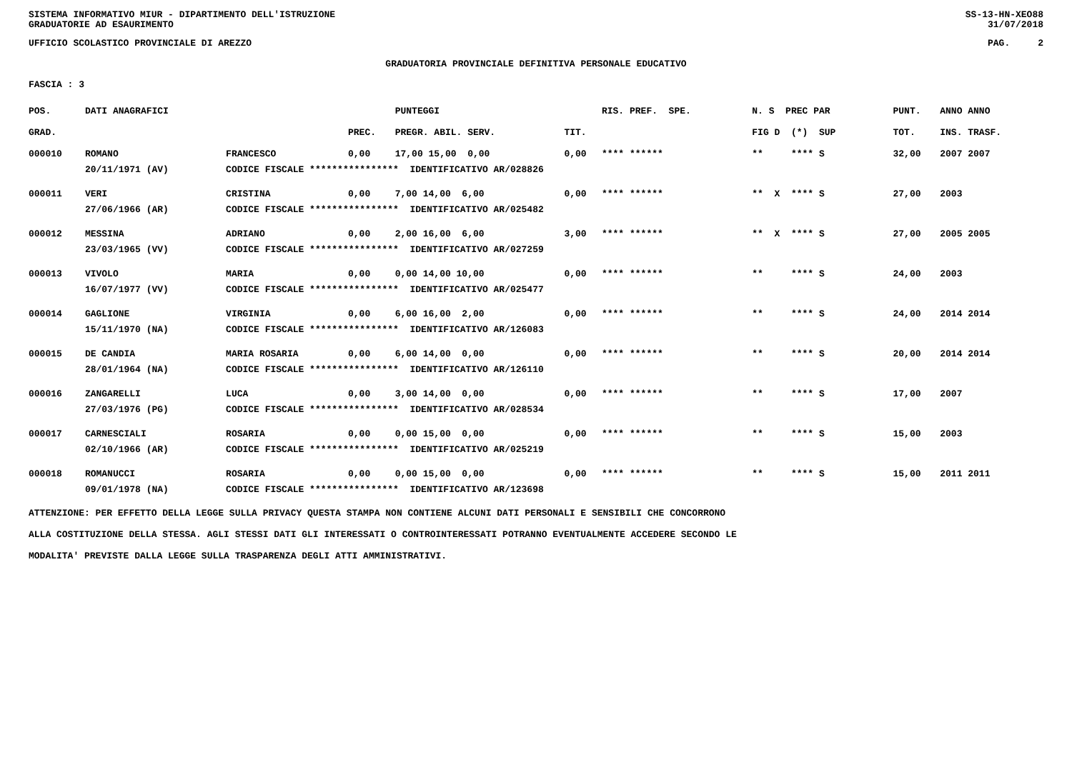SISTEMA INFORMATIVO MIUR - DIPARTIMENTO DELL'ISTRUZIONE
GRADUATORIE AD ESAURIMENTO SS-13-HN-XEO88
31/07/2018
UFFICIO SCOLASTICO PROVINCIALE DI AREZZO PAG. 2
GRADUATORIA PROVINCIALE DEFINITIVA PERSONALE EDUCATIVO
FASCIA : 3
| POS. | DATI ANAGRAFICI | | | PUNTEGGI | | RIS. PREF. SPE. | N. S PREC PAR | PUNT. | ANNO ANNO |
| --- | --- | --- | --- | --- | --- | --- | --- | --- | --- |
| GRAD. | | | PREC. | PREGR. ABIL. SERV. | TIT. | | FIG D (*) SUP | TOT. | INS. TRASF. |
| 000010 | ROMANO | FRANCESCO | 0,00 | 17,00 15,00 0,00 | 0,00 | **** ****** | ** **** S | 32,00 | 2007 2007 |
| | 20/11/1971 (AV) | CODICE FISCALE **************** IDENTIFICATIVO AR/028826 | | | | | | | |
| 000011 | VERI | CRISTINA | 0,00 | 7,00 14,00 6,00 | 0,00 | **** ****** | ** X **** S | 27,00 | 2003 |
| | 27/06/1966 (AR) | CODICE FISCALE **************** IDENTIFICATIVO AR/025482 | | | | | | | |
| 000012 | MESSINA | ADRIANO | 0,00 | 2,00 16,00 6,00 | 3,00 | **** ****** | ** X **** S | 27,00 | 2005 2005 |
| | 23/03/1965 (VV) | CODICE FISCALE **************** IDENTIFICATIVO AR/027259 | | | | | | | |
| 000013 | VIVOLO | MARIA | 0,00 | 0,00 14,00 10,00 | 0,00 | **** ****** | ** **** S | 24,00 | 2003 |
| | 16/07/1977 (VV) | CODICE FISCALE **************** IDENTIFICATIVO AR/025477 | | | | | | | |
| 000014 | GAGLIONE | VIRGINIA | 0,00 | 6,00 16,00 2,00 | 0,00 | **** ****** | ** **** S | 24,00 | 2014 2014 |
| | 15/11/1970 (NA) | CODICE FISCALE **************** IDENTIFICATIVO AR/126083 | | | | | | | |
| 000015 | DE CANDIA | MARIA ROSARIA | 0,00 | 6,00 14,00 0,00 | 0,00 | **** ****** | ** **** S | 20,00 | 2014 2014 |
| | 28/01/1964 (NA) | CODICE FISCALE **************** IDENTIFICATIVO AR/126110 | | | | | | | |
| 000016 | ZANGARELLI | LUCA | 0,00 | 3,00 14,00 0,00 | 0,00 | **** ****** | ** **** S | 17,00 | 2007 |
| | 27/03/1976 (PG) | CODICE FISCALE **************** IDENTIFICATIVO AR/028534 | | | | | | | |
| 000017 | CARNESCIALI | ROSARIA | 0,00 | 0,00 15,00 0,00 | 0,00 | **** ****** | ** **** S | 15,00 | 2003 |
| | 02/10/1966 (AR) | CODICE FISCALE **************** IDENTIFICATIVO AR/025219 | | | | | | | |
| 000018 | ROMANUCCI | ROSARIA | 0,00 | 0,00 15,00 0,00 | 0,00 | **** ****** | ** **** S | 15,00 | 2011 2011 |
| | 09/01/1978 (NA) | CODICE FISCALE **************** IDENTIFICATIVO AR/123698 | | | | | | | |
ATTENZIONE: PER EFFETTO DELLA LEGGE SULLA PRIVACY QUESTA STAMPA NON CONTIENE ALCUNI DATI PERSONALI E SENSIBILI CHE CONCORRONO
ALLA COSTITUZIONE DELLA STESSA. AGLI STESSI DATI GLI INTERESSATI O CONTROINTERESSATI POTRANNO EVENTUALMENTE ACCEDERE SECONDO LE
MODALITA' PREVISTE DALLA LEGGE SULLA TRASPARENZA DEGLI ATTI AMMINISTRATIVI.